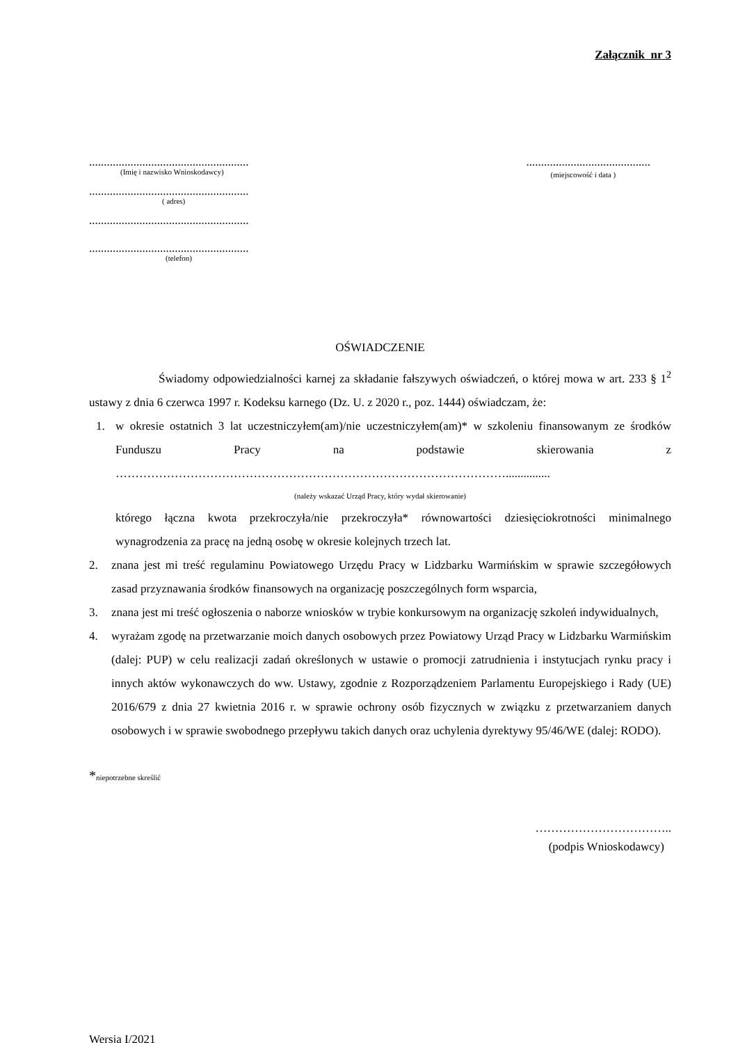Załącznik nr 3
......................................................
(Imię i nazwisko Wnioskodawcy)
......................................................
( adres)
......................................................
......................................................
(telefon)
..........................................
(miejscowość i data )
OŚWIADCZENIE
Świadomy odpowiedzialności karnej za składanie fałszywych oświadczeń, o której mowa w art. 233 § 1<sup>2</sup> ustawy z dnia 6 czerwca 1997 r. Kodeksu karnego (Dz. U. z 2020 r., poz. 1444) oświadczam, że:
1. w okresie ostatnich 3 lat uczestniczyłem(am)/nie uczestniczyłem(am)* w szkoleniu finansowanym ze środków Funduszu Pracy na podstawie skierowania z ………………………………………………………………………………………...............
(należy wskazać Urząd Pracy, który wydał skierowanie)
którego łączna kwota przekroczyła/nie przekroczyła* równowartości dziesięciokrotności minimalnego wynagrodzenia za pracę na jedną osobę w okresie kolejnych trzech lat.
2. znana jest mi treść regulaminu Powiatowego Urzędu Pracy w Lidzbarku Warmińskim w sprawie szczegółowych zasad przyznawania środków finansowych na organizację poszczególnych form wsparcia,
3. znana jest mi treść ogłoszenia o naborze wniosków w trybie konkursowym na organizację szkoleń indywidualnych,
4. wyrażam zgodę na przetwarzanie moich danych osobowych przez Powiatowy Urząd Pracy w Lidzbarku Warmińskim (dalej: PUP) w celu realizacji zadań określonych w ustawie o promocji zatrudnienia i instytucjach rynku pracy i innych aktów wykonawczych do ww. Ustawy, zgodnie z Rozporządzeniem Parlamentu Europejskiego i Rady (UE) 2016/679 z dnia 27 kwietnia 2016 r. w sprawie ochrony osób fizycznych w związku z przetwarzaniem danych osobowych i w sprawie swobodnego przepływu takich danych oraz uchylenia dyrektywy 95/46/WE (dalej: RODO).
*niepotrzebne skreślić
……………………………..
(podpis Wnioskodawcy)
Wersja I/2021